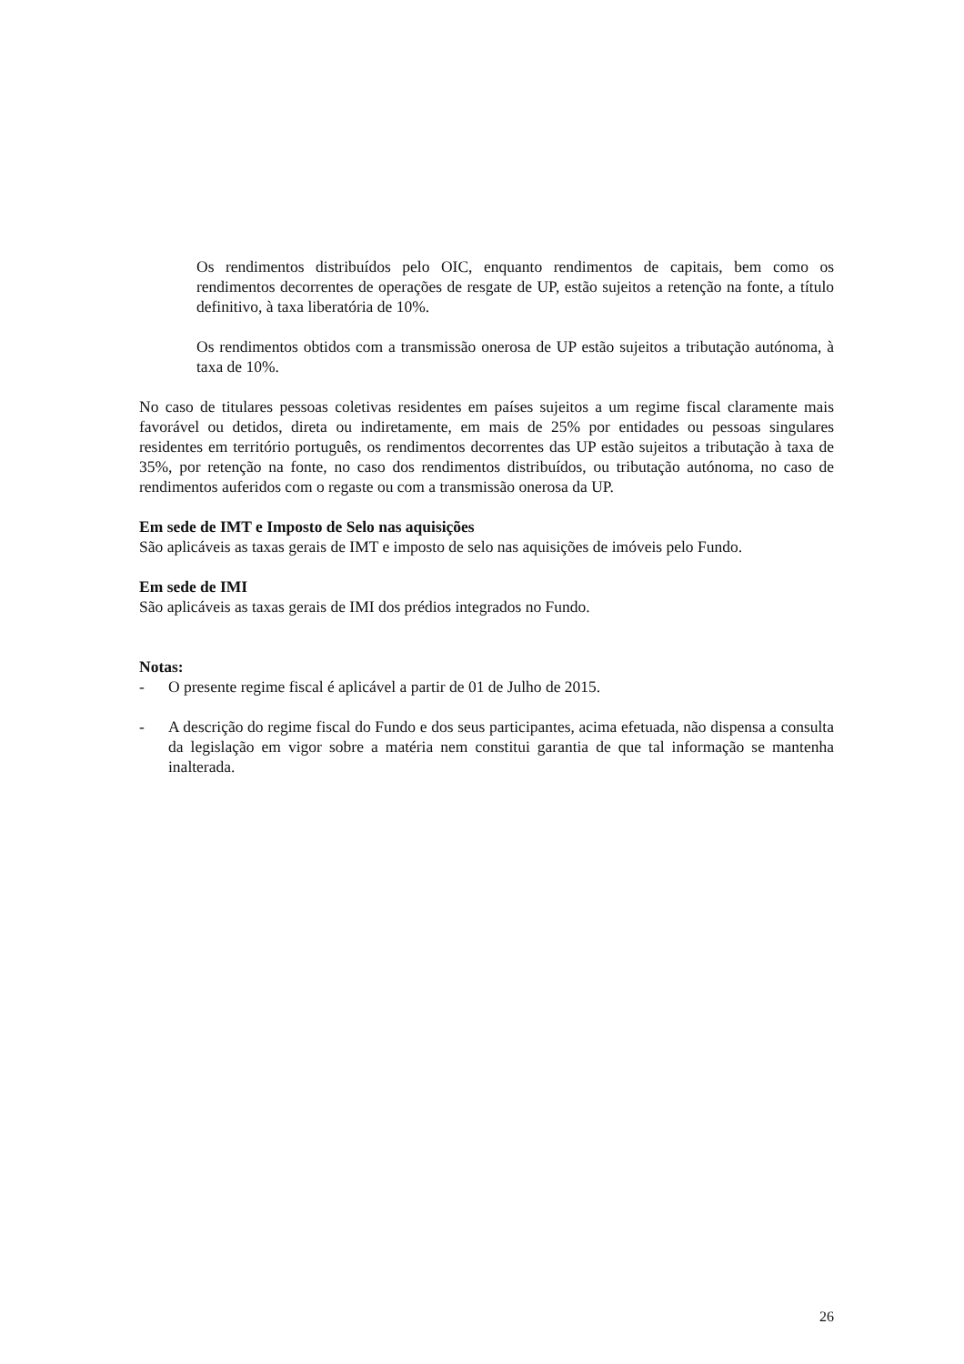Os rendimentos distribuídos pelo OIC, enquanto rendimentos de capitais, bem como os rendimentos decorrentes de operações de resgate de UP, estão sujeitos a retenção na fonte, a título definitivo, à taxa liberatória de 10%.
Os rendimentos obtidos com a transmissão onerosa de UP estão sujeitos a tributação autónoma, à taxa de 10%.
No caso de titulares pessoas coletivas residentes em países sujeitos a um regime fiscal claramente mais favorável ou detidos, direta ou indiretamente, em mais de 25% por entidades ou pessoas singulares residentes em território português, os rendimentos decorrentes das UP estão sujeitos a tributação à taxa de 35%, por retenção na fonte, no caso dos rendimentos distribuídos, ou tributação autónoma, no caso de rendimentos auferidos com o regaste ou com a transmissão onerosa da UP.
Em sede de IMT e Imposto de Selo nas aquisições
São aplicáveis as taxas gerais de IMT e imposto de selo nas aquisições de imóveis pelo Fundo.
Em sede de IMI
São aplicáveis as taxas gerais de IMI dos prédios integrados no Fundo.
Notas:
- O presente regime fiscal é aplicável a partir de 01 de Julho de 2015.
- A descrição do regime fiscal do Fundo e dos seus participantes, acima efetuada, não dispensa a consulta da legislação em vigor sobre a matéria nem constitui garantia de que tal informação se mantenha inalterada.
26